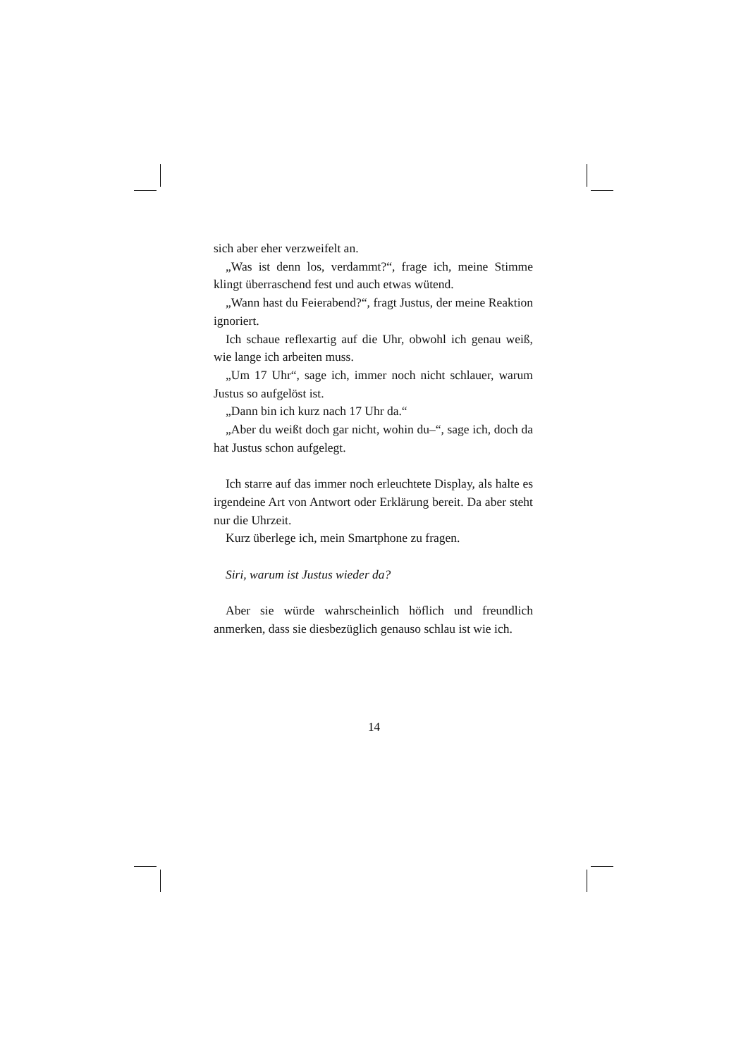sich aber eher verzweifelt an.
„Was ist denn los, verdammt?“, frage ich, meine Stimme klingt überraschend fest und auch etwas wütend.
„Wann hast du Feierabend?“, fragt Justus, der meine Reaktion ignoriert.
Ich schaue reflexartig auf die Uhr, obwohl ich genau weiß, wie lange ich arbeiten muss.
„Um 17 Uhr“, sage ich, immer noch nicht schlauer, warum Justus so aufgelöst ist.
„Dann bin ich kurz nach 17 Uhr da.“
„Aber du weißt doch gar nicht, wohin du–“, sage ich, doch da hat Justus schon aufgelegt.
Ich starre auf das immer noch erleuchtete Display, als halte es irgendeine Art von Antwort oder Erklärung bereit. Da aber steht nur die Uhrzeit.
Kurz überlege ich, mein Smartphone zu fragen.
Siri, warum ist Justus wieder da?
Aber sie würde wahrscheinlich höflich und freundlich anmerken, dass sie diesbezüglich genauso schlau ist wie ich.
14